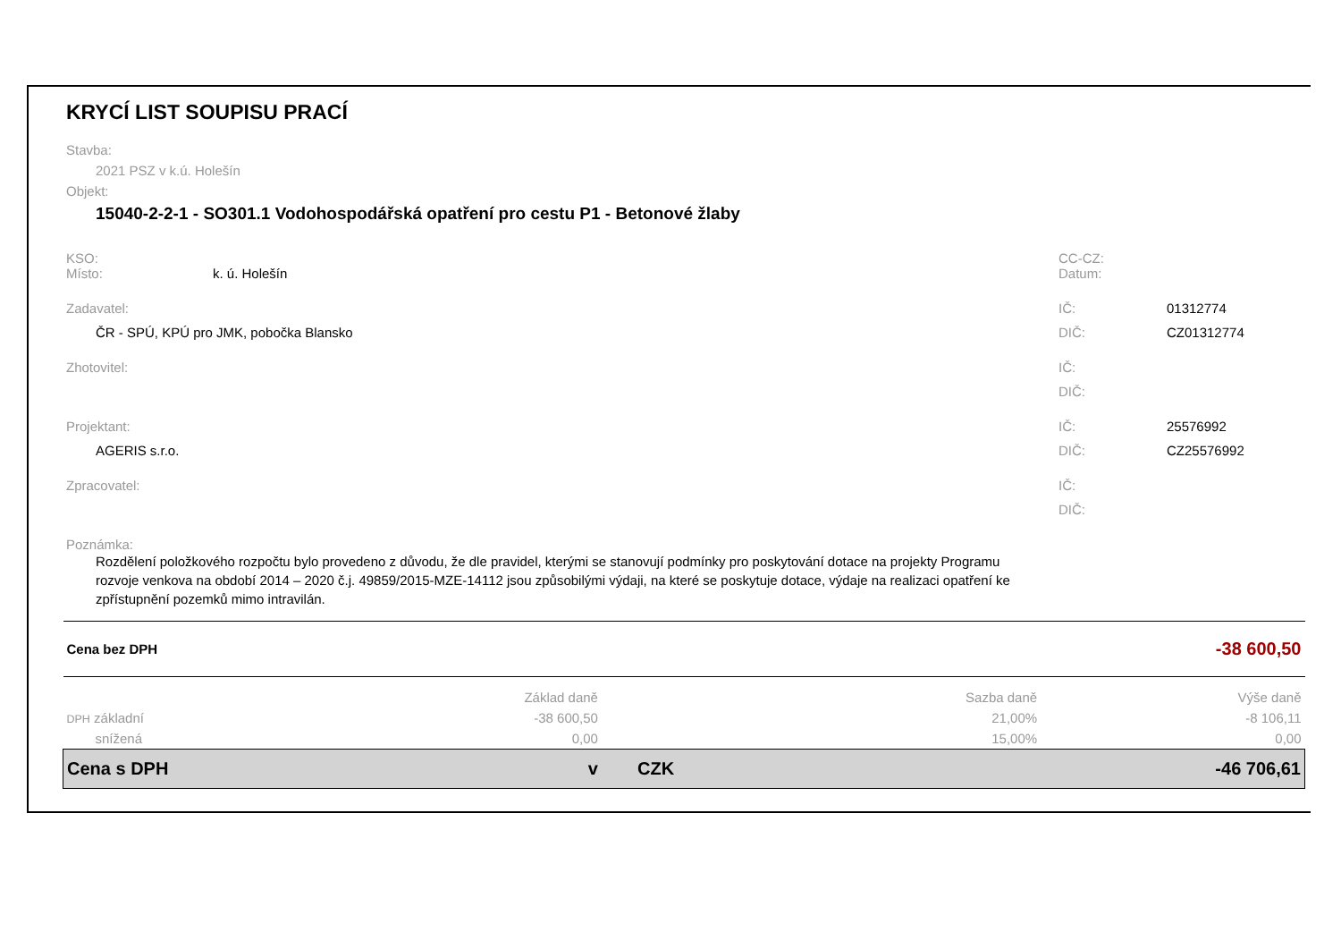KRYCÍ LIST SOUPISU PRACÍ
Stavba:
2021 PSZ v k.ú. Holešín
Objekt:
15040-2-2-1 - SO301.1 Vodohospodářská opatření pro cestu P1 - Betonové žlaby
KSO:
Místo: k. ú. Holešín
CC-CZ:
Datum:
Zadavatel:
ČR - SPÚ, KPÚ pro JMK, pobočka Blansko
IČ: 01312774
DIČ: CZ01312774
Zhotovitel: IČ:
DIČ:
Projektant:
AGERIS s.r.o.
IČ: 25576992
DIČ: CZ25576992
Zpracovatel: IČ:
DIČ:
Poznámka:
Rozdělení položkového rozpočtu bylo provedeno z důvodu, že dle pravidel, kterými se stanovují podmínky pro poskytování dotace na projekty Programu rozvoje venkova na období 2014 – 2020 č.j. 49859/2015-MZE-14112 jsou způsobilými výdaji, na které se poskytuje dotace, výdaje na realizaci opatření ke zpřístupnění pozemků mimo intravilán.
| Cena bez DPH | -38 600,50 | | | |
| | Základ daně | | Sazba daně | Výše daně |
| DPH základní | -38 600,50 | | 21,00% | -8 106,11 |
| snížená | 0,00 | | 15,00% | 0,00 |
| Cena s DPH | v | CZK | | -46 706,61 |